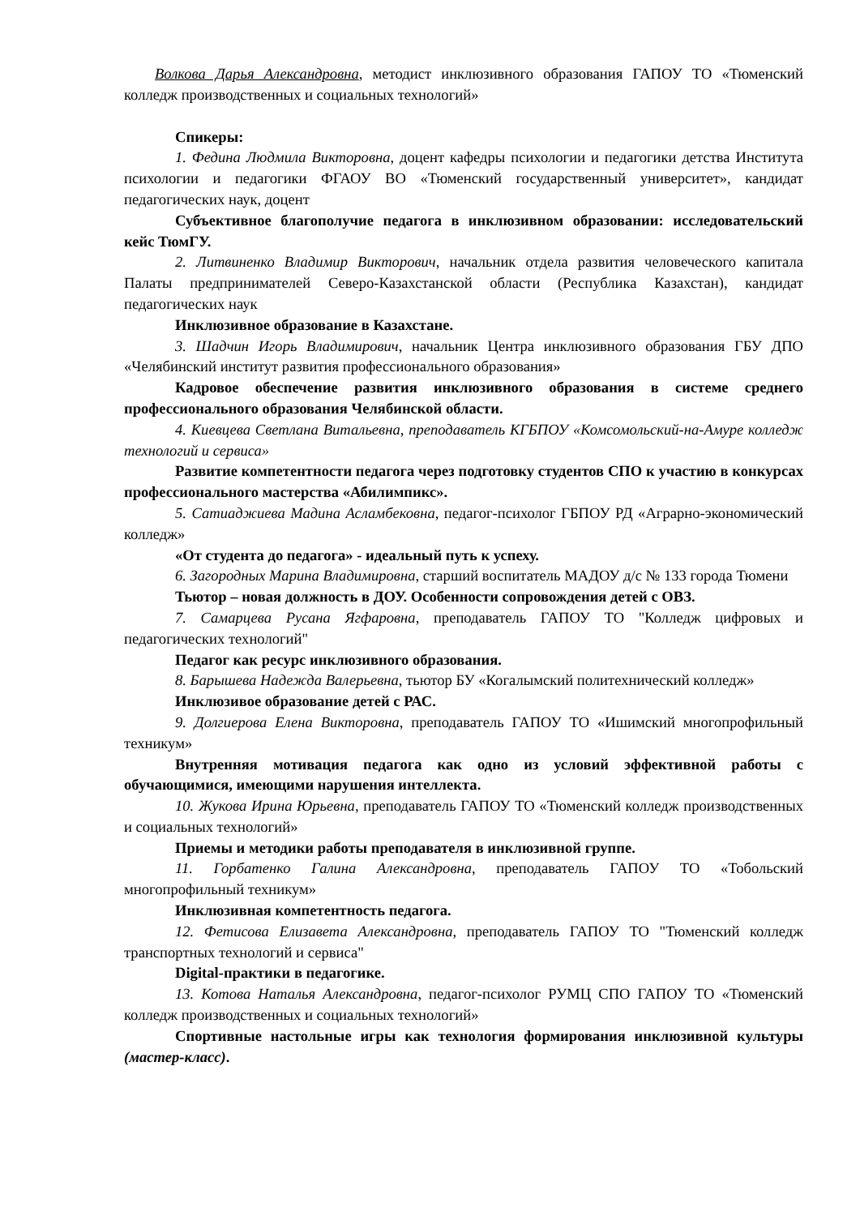Волкова Дарья Александровна, методист инклюзивного образования ГАПОУ ТО «Тюменский колледж производственных и социальных технологий»
Спикеры:
1. Федина Людмила Викторовна, доцент кафедры психологии и педагогики детства Института психологии и педагогики ФГАОУ ВО «Тюменский государственный университет», кандидат педагогических наук, доцент
Субъективное благополучие педагога в инклюзивном образовании: исследовательский кейс ТюмГУ.
2. Литвиненко Владимир Викторович, начальник отдела развития человеческого капитала Палаты предпринимателей Северо-Казахстанской области (Республика Казахстан), кандидат педагогических наук
Инклюзивное образование в Казахстане.
3. Шадчин Игорь Владимирович, начальник Центра инклюзивного образования ГБУ ДПО «Челябинский институт развития профессионального образования»
Кадровое обеспечение развития инклюзивного образования в системе среднего профессионального образования Челябинской области.
4. Киевцева Светлана Витальевна, преподаватель КГБПОУ «Комсомольский-на-Амуре колледж технологий и сервиса»
Развитие компетентности педагога через подготовку студентов СПО к участию в конкурсах профессионального мастерства «Абилимпикс».
5. Сатиаджиева Мадина Асламбековна, педагог-психолог ГБПОУ РД «Аграрно-экономический колледж»
«От студента до педагога» - идеальный путь к успеху.
6. Загородных Марина Владимировна, старший воспитатель МАДОУ д/с № 133 города Тюмени
Тьютор – новая должность в ДОУ. Особенности сопровождения детей с ОВЗ.
7. Самарцева Русана Ягфаровна, преподаватель ГАПОУ ТО "Колледж цифровых и педагогических технологий"
Педагог как ресурс инклюзивного образования.
8. Барышева Надежда Валерьевна, тьютор БУ «Когалымский политехнический колледж»
Инклюзивое образование детей с РАС.
9. Долгиерова Елена Викторовна, преподаватель ГАПОУ ТО «Ишимский многопрофильный техникум»
Внутренняя мотивация педагога как одно из условий эффективной работы с обучающимися, имеющими нарушения интеллекта.
10. Жукова Ирина Юрьевна, преподаватель ГАПОУ ТО «Тюменский колледж производственных и социальных технологий»
Приемы и методики работы преподавателя в инклюзивной группе.
11. Горбатенко Галина Александровна, преподаватель ГАПОУ ТО «Тобольский многопрофильный техникум»
Инклюзивная компетентность педагога.
12. Фетисова Елизавета Александровна, преподаватель ГАПОУ ТО "Тюменский колледж транспортных технологий и сервиса"
Digital-практики в педагогике.
13. Котова Наталья Александровна, педагог-психолог РУМЦ СПО ГАПОУ ТО «Тюменский колледж производственных и социальных технологий»
Спортивные настольные игры как технология формирования инклюзивной культуры (мастер-класс).